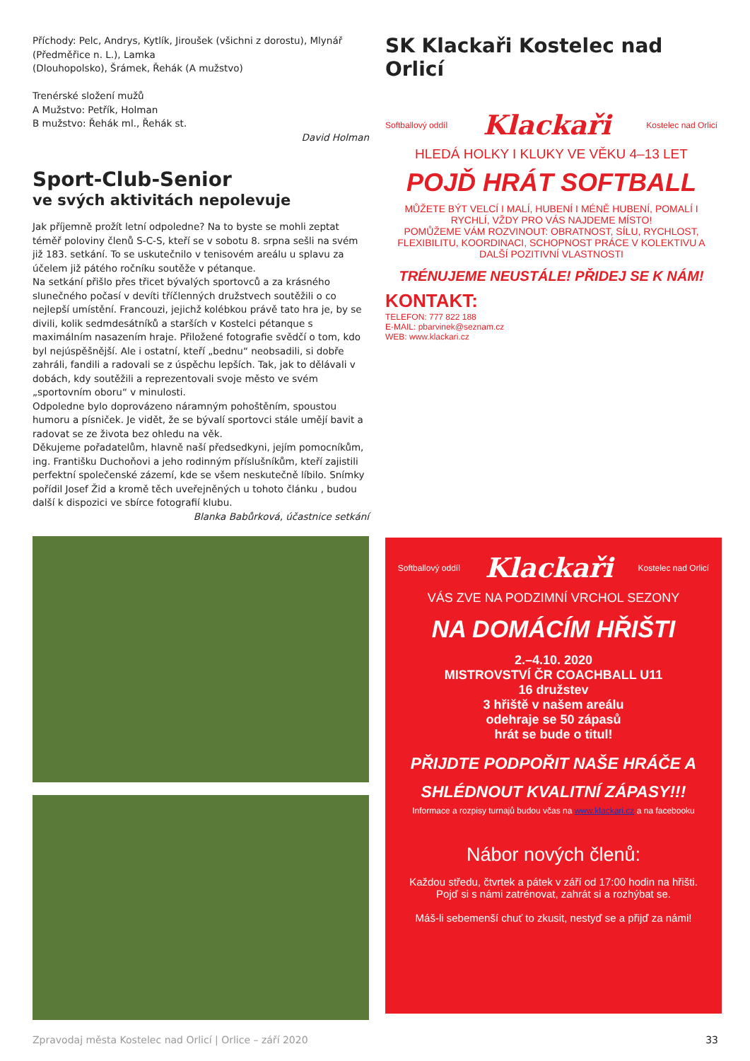Příchody: Pelc, Andrys, Kytlík, Jiroušek (všichni z dorostu), Mlynář (Předměřice n. L.), Lamka
(Dlouhopolsko), Šrámek, Řehák (A mužstvo)
Trenérské složení mužů
A Mužstvo: Petřík, Holman
B mužstvo: Řehák ml., Řehák st.
David Holman
Sport-Club-Senior
ve svých aktivitách nepolevuje
Jak příjemně prožít letní odpoledne? Na to byste se mohli zeptat téměř poloviny členů S-C-S, kteří se v sobotu 8. srpna sešli na svém již 183. setkání. To se uskutečnilo v tenisovém areálu u splavu za účelem již pátého ročníku soutěže v pétanque.
Na setkání přišlo přes třicet bývalých sportovců a za krásného slunečného počasí v devíti tříčlenných družstvech soutěžili o co nejlepší umístění. Francouzi, jejichž kolébkou právě tato hra je, by se divili, kolik sedmdesátníků a starších v Kostelci pétanque s maximálním nasazením hraje. Přiložené fotografie svědčí o tom, kdo byl nejúspěšnější. Ale i ostatní, kteří „bednu“ neobsadili, si dobře zahráli, fandili a radovali se z úspěchu lepších. Tak, jak to dělávali v dobách, kdy soutěžili a reprezentovali svoje město ve svém „sportovním oboru“ v minulosti.
Odpoledne bylo doprovázeno náramným pohoštěním, spoustou humoru a písniček. Je vidět, že se bývalí sportovci stále umějí bavit a radovat se ze života bez ohledu na věk.
Děkujeme pořadatelům, hlavně naší předsedkyni, jejím pomocníkům, ing. Františku Duchoňovi a jeho rodinným příslušníkům, kteří zajistili perfektní společenské zázemí, kde se všem neskutečně líbilo. Snímky pořídil Josef Žid a kromě těch uveřejněných u tohoto článku , budou další k dispozici ve sbírce fotografií klubu.
Blanka Babůrková, účastnice setkání
SK Klackaři Kostelec nad Orlicí
Softballový oddíl Klackaři Kostelec nad Orlicí
HLEDÁ HOLKY I KLUKY VE VĚKU 4–13 LET
POJĎ HRÁT SOFTBALL
MŮŽETE BÝT VELCÍ I MALÍ, HUBENÍ I MÉNĚ HUBENÍ, POMALÍ I RYCHLÍ, VŽDY PRO VÁS NAJDEME MÍSTO!
POMŮŽEME VÁM ROZVINOUT: OBRATNOST, SÍLU, RYCHLOST, FLEXIBILITU, KOORDINACI, SCHOPNOST PRÁCE V KOLEKTIVU A DALŠÍ POZITIVNÍ VLASTNOSTI
TRÉNUJEME NEUSTÁLE! PŘIDEJ SE K NÁM!
KONTAKT:
TELEFON: 777 822 188
E-MAIL: pbarvinek@seznam.cz
WEB: www.klackari.cz
Softballový oddíl Klackaři Kostelec nad Orlicí
VÁS ZVE NA PODZIMNÍ VRCHOL SEZONY
NA DOMÁCÍM HŘIŠTI
2.–4.10. 2020
MISTROVSTVÍ ČR COACHBALL U11
16 družstev
3 hřiště v našem areálu
odehraje se 50 zápasů
hrát se bude o titul!
PŘIJDTE PODPOŘIT NAŠE HRÁČE A SHLÉDNOUT KVALITNÍ ZÁPASY!!!
Informace a rozpisy turnajů budou včas na www.klackari.cz a na facebooku
Nábor nových členů:
Každou středu, čtvrtek a pátek v září od 17:00 hodin na hřišti.
Pojď si s námi zatrénovat, zahrát si a rozhýbat se.
Máš-li sebemenší chuť to zkusit, nestyď se a přijď za námi!
Zpravodaj města Kostelec nad Orlicí | Orlice – září 2020 33